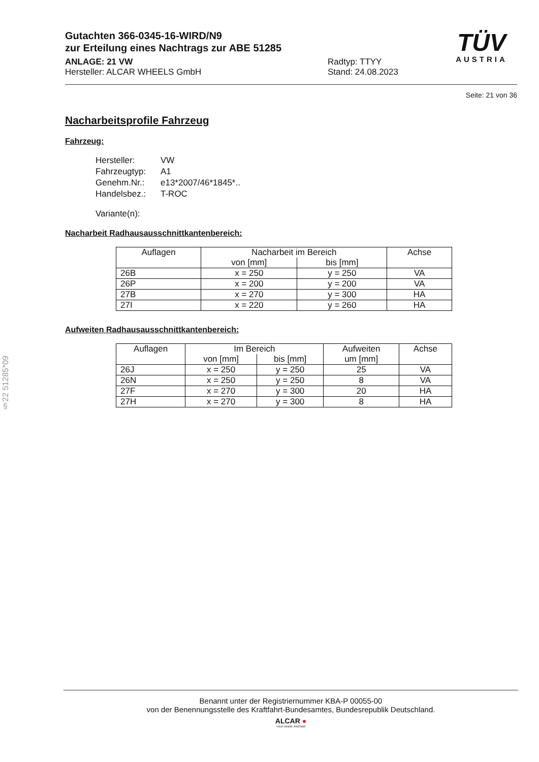Gutachten 366-0345-16-WIRD/N9
zur Erteilung eines Nachtrags zur ABE 51285
ANLAGE: 21 VW Radtyp: TTYY
Hersteller: ALCAR WHEELS GmbH Stand: 24.08.2023
TÜV
AUSTRIA
Seite: 21 von 36
Nacharbeitsprofile Fahrzeug
Fahrzeug:
| Hersteller: | VW |
| Fahrzeugtyp: | A1 |
| Genehm.Nr.: | e13*2007/46*1845*.. |
| Handelsbez.: | T-ROC |
| Variante(n): | |
Nacharbeit Radhausausschnittkantenbereich:
| Auflagen | Nacharbeit im Bereich | | Achse |
| --- | --- | --- | --- |
| | von [mm] | bis [mm] | |
| 26B | x = 250 | y = 250 | VA |
| 26P | x = 200 | y = 200 | VA |
| 27B | x = 270 | y = 300 | HA |
| 27I | x = 220 | y = 260 | HA |
Aufweiten Radhausausschnittkantenbereich:
| Auflagen | Im Bereich | | Aufweiten | Achse |
| --- | --- | --- | --- | --- |
| | von [mm] | bis [mm] | um [mm] | |
| 26J | x = 250 | y = 250 | 25 | VA |
| 26N | x = 250 | y = 250 | 8 | VA |
| 27F | x = 270 | y = 300 | 20 | HA |
| 27H | x = 270 | y = 300 | 8 | HA |
§22 51285*09
Benannt unter der Registriernummer KBA-P 00055-00
von der Benennungsstelle des Kraftfahrt-Bundesamtes, Bundesrepublik Deutschland.
ALCAR ●
YOUR WHEEL PARTNER